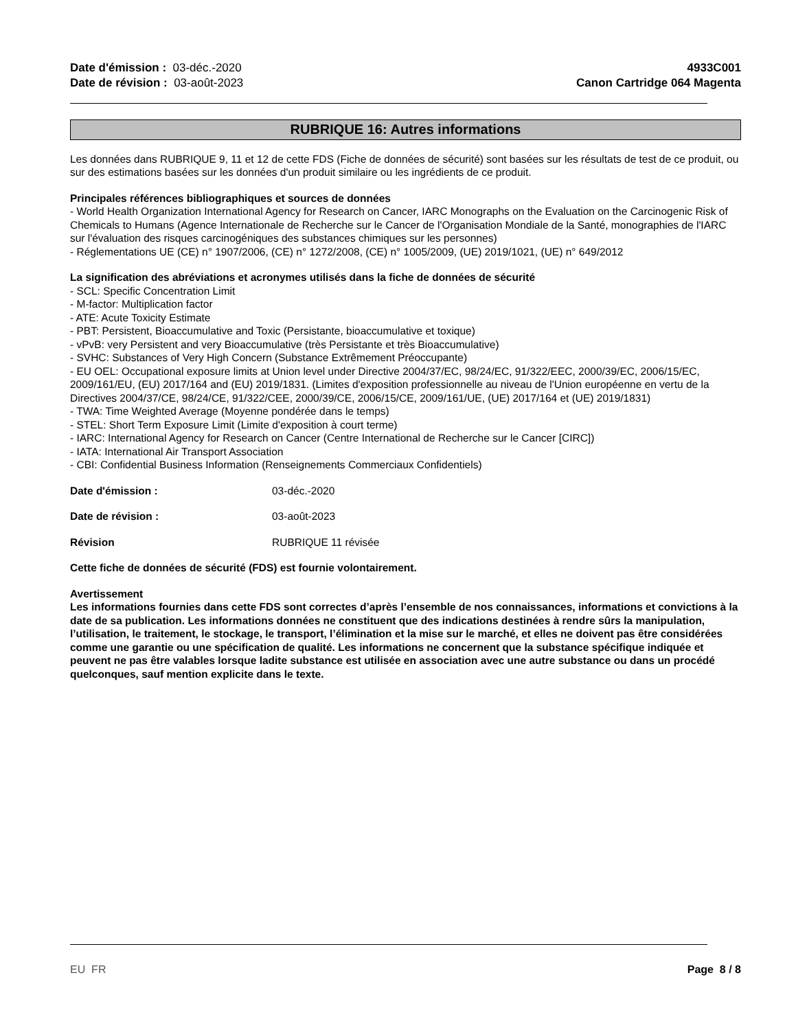Date d'émission : 03-déc.-2020
Date de révision : 03-août-2023
4933C001
Canon Cartridge 064 Magenta
RUBRIQUE 16: Autres informations
Les données dans RUBRIQUE 9, 11 et 12 de cette FDS (Fiche de données de sécurité) sont basées sur les résultats de test de ce produit, ou sur des estimations basées sur les données d'un produit similaire ou les ingrédients de ce produit.
Principales références bibliographiques et sources de données
- World Health Organization International Agency for Research on Cancer, IARC Monographs on the Evaluation on the Carcinogenic Risk of Chemicals to Humans (Agence Internationale de Recherche sur le Cancer de l'Organisation Mondiale de la Santé, monographies de l'IARC sur l'évaluation des risques carcinogéniques des substances chimiques sur les personnes)
- Réglementations UE (CE) n° 1907/2006, (CE) n° 1272/2008, (CE) n° 1005/2009, (UE) 2019/1021, (UE) n° 649/2012
La signification des abréviations et acronymes utilisés dans la fiche de données de sécurité
- SCL: Specific Concentration Limit
- M-factor: Multiplication factor
- ATE: Acute Toxicity Estimate
- PBT: Persistent, Bioaccumulative and Toxic (Persistante, bioaccumulative et toxique)
- vPvB: very Persistent and very Bioaccumulative (très Persistante et très Bioaccumulative)
- SVHC: Substances of Very High Concern (Substance Extrêmement Préoccupante)
- EU OEL: Occupational exposure limits at Union level under Directive 2004/37/EC, 98/24/EC, 91/322/EEC, 2000/39/EC, 2006/15/EC, 2009/161/EU, (EU) 2017/164 and (EU) 2019/1831. (Limites d'exposition professionnelle au niveau de l'Union européenne en vertu de la Directives 2004/37/CE, 98/24/CE, 91/322/CEE, 2000/39/CE, 2006/15/CE, 2009/161/UE, (UE) 2017/164 et (UE) 2019/1831)
- TWA: Time Weighted Average (Moyenne pondérée dans le temps)
- STEL: Short Term Exposure Limit (Limite d'exposition à court terme)
- IARC: International Agency for Research on Cancer (Centre International de Recherche sur le Cancer [CIRC])
- IATA: International Air Transport Association
- CBI: Confidential Business Information (Renseignements Commerciaux Confidentiels)
Date d'émission : 03-déc.-2020
Date de révision : 03-août-2023
Révision RUBRIQUE 11 révisée
Cette fiche de données de sécurité (FDS) est fournie volontairement.
Avertissement
Les informations fournies dans cette FDS sont correctes d’après l’ensemble de nos connaissances, informations et convictions à la date de sa publication. Les informations données ne constituent que des indications destinées à rendre sûrs la manipulation, l’utilisation, le traitement, le stockage, le transport, l’élimination et la mise sur le marché, et elles ne doivent pas être considérées comme une garantie ou une spécification de qualité. Les informations ne concernent que la substance spécifique indiquée et peuvent ne pas être valables lorsque ladite substance est utilisée en association avec une autre substance ou dans un procédé quelconques, sauf mention explicite dans le texte.
EU FR Page 8 / 8